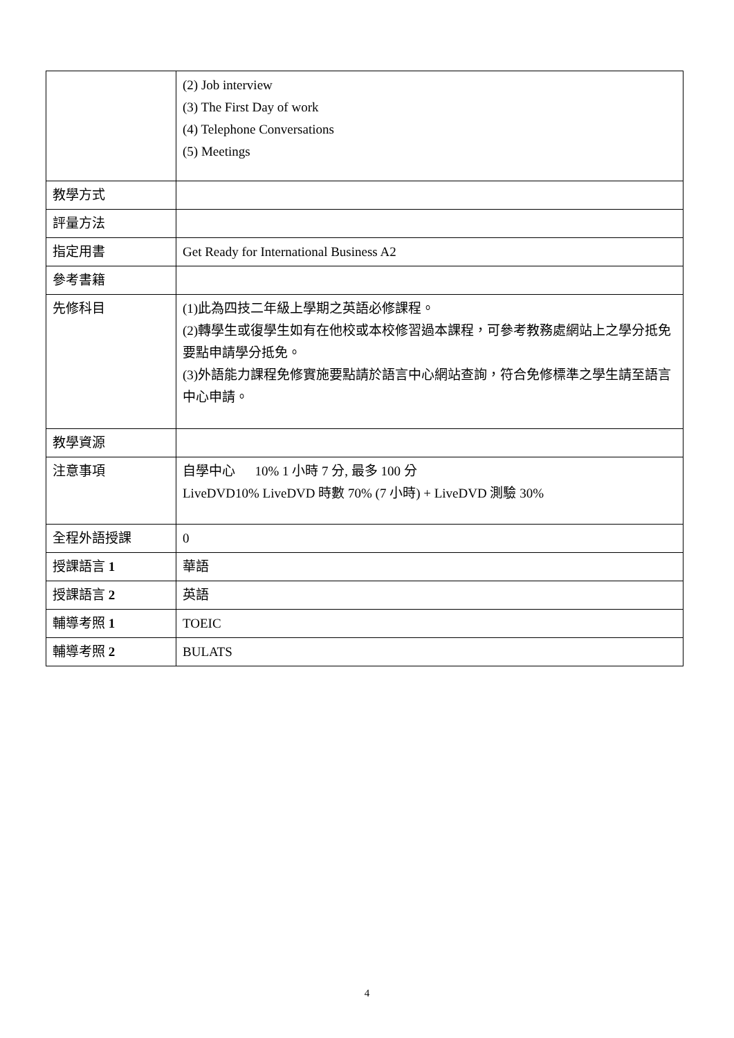| | (2) Job interview (3) The First Day of work (4) Telephone Conversations (5) Meetings |
| 教學方式 | |
| 評量方法 | |
| 指定用書 | Get Ready for International Business A2 |
| 參考書籍 | |
| 先修科目 | (1)此為四技二年級上學期之英語必修課程。 (2)轉學生或復學生如有在他校或本校修習過本課程，可參考教務處網站上之學分抵免要點申請學分抵免。 (3)外語能力課程免修實施要點請於語言中心網站查詢，符合免修標準之學生請至語言中心申請。 |
| 教學資源 | |
| 注意事項 | 自學中心 10% 1 小時 7 分, 最多 100 分 LiveDVD10% LiveDVD 時數 70% (7 小時) + LiveDVD 測驗 30% |
| 全程外語授課 | 0 |
| 授課語言 1 | 華語 |
| 授課語言 2 | 英語 |
| 輔導考照 1 | TOEIC |
| 輔導考照 2 | BULATS |
4